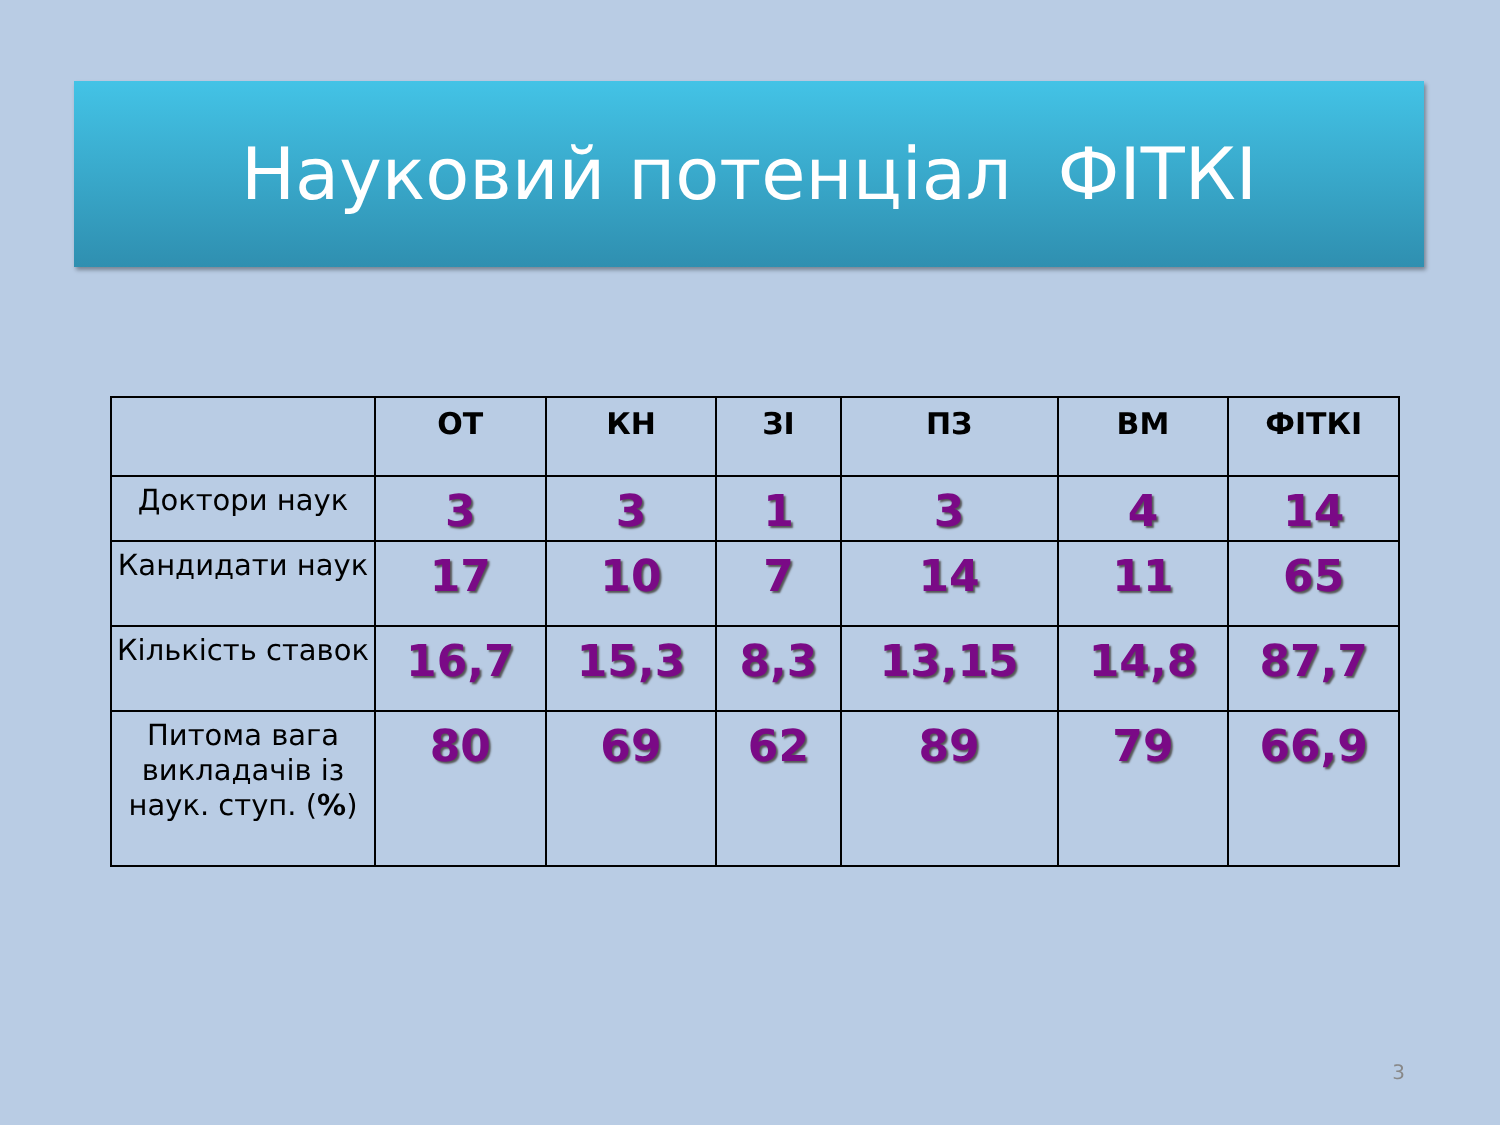Науковий потенціал ФІТКІ
| | ОТ | КН | ЗІ | ПЗ | ВМ | ФІТКІ |
| --- | --- | --- | --- | --- | --- | --- |
| Доктори наук | 3 | 3 | 1 | 3 | 4 | 14 |
| Кандидати наук | 17 | 10 | 7 | 14 | 11 | 65 |
| Кількість ставок | 16,7 | 15,3 | 8,3 | 13,15 | 14,8 | 87,7 |
| Питома вага викладачів із наук. ступ. ( % ) | 80 | 69 | 62 | 89 | 79 | 66,9 |
3